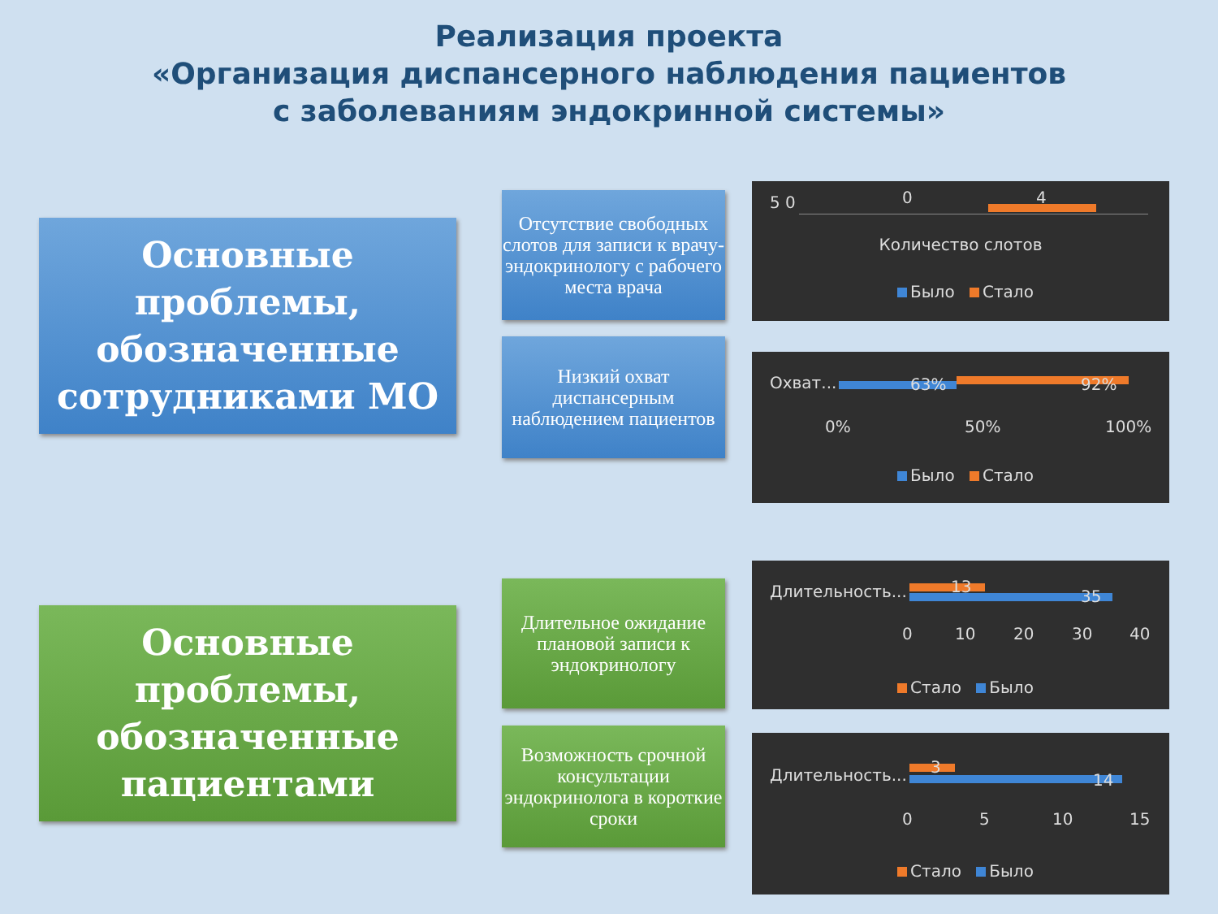Реализация проекта
«Организация диспансерного наблюдения пациентов
с заболеваниям эндокринной системы»
Основные проблемы, обозначенные сотрудниками МО
Отсутствие свободных слотов для записи к врачу-эндокринологу с рабочего места врача
Низкий охват диспансерным наблюдением пациентов
5 0 0 4
Количество слотов
Было Стало
Охват... 63% 92%
0% 50% 100%
Было Стало
Основные проблемы, обозначенные пациентами
Длительное ожидание плановой записи к эндокринологу
Возможность срочной консультации эндокринолога в короткие сроки
Длительность... 13
35
0 10 20 30 40
Стало Было
Длительность... 3
14
0 5 10 15
Стало Было